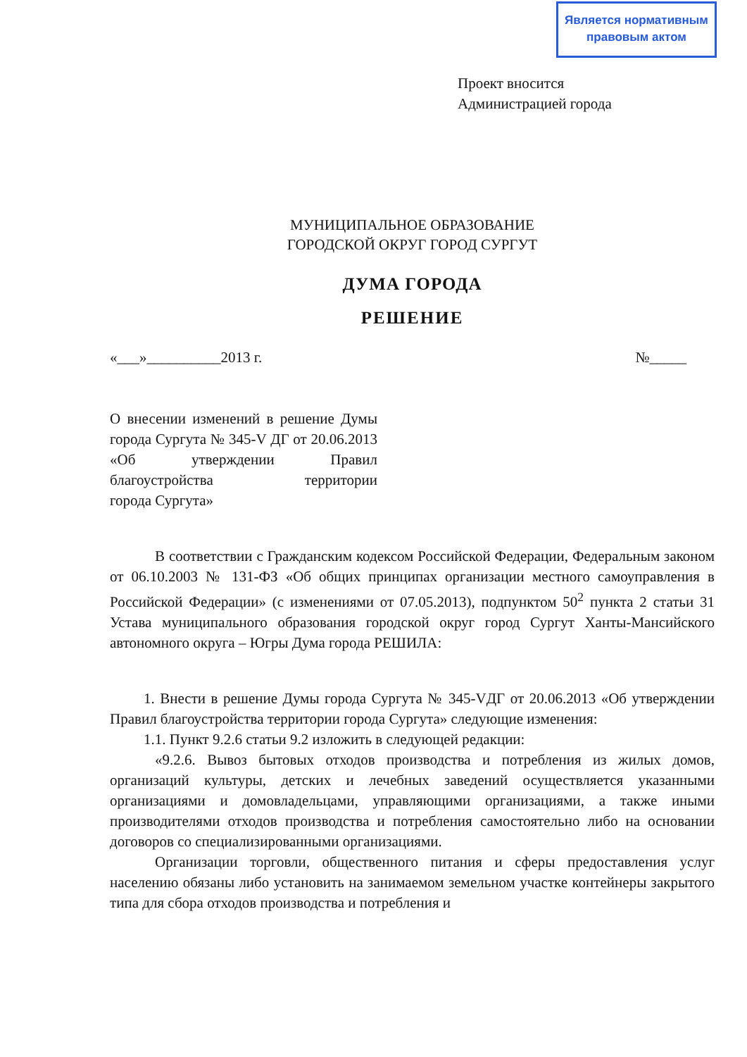Является нормативным
правовым актом
Проект вносится
Администрацией города
МУНИЦИПАЛЬНОЕ ОБРАЗОВАНИЕ
ГОРОДСКОЙ ОКРУГ ГОРОД СУРГУТ
ДУМА ГОРОДА
РЕШЕНИЕ
«___»__________2013 г. №_____
О внесении изменений в решение Думы города Сургута № 345-V ДГ от 20.06.2013 «Об утверждении Правил благоустройства территории
города Сургута»
В соответствии с Гражданским кодексом Российской Федерации, Федеральным законом от 06.10.2003 № 131-ФЗ «Об общих принципах организации местного самоуправления в Российской Федерации» (с изменениями от 07.05.2013), подпунктом 50<sup>2</sup> пункта 2 статьи 31 Устава муниципального образования городской округ город Сургут Ханты-Мансийского автономного округа – Югры Дума города РЕШИЛА:
1. Внести в решение Думы города Сургута № 345-VДГ от 20.06.2013 «Об утверждении Правил благоустройства территории города Сургута» следующие изменения:
1.1. Пункт 9.2.6 статьи 9.2 изложить в следующей редакции:
«9.2.6. Вывоз бытовых отходов производства и потребления из жилых домов, организаций культуры, детских и лечебных заведений осуществляется указанными организациями и домовладельцами, управляющими организациями, а также иными производителями отходов производства и потребления самостоятельно либо на основании договоров со специализированными организациями.
Организации торговли, общественного питания и сферы предоставления услуг населению обязаны либо установить на занимаемом земельном участке контейнеры закрытого типа для сбора отходов производства и потребления и